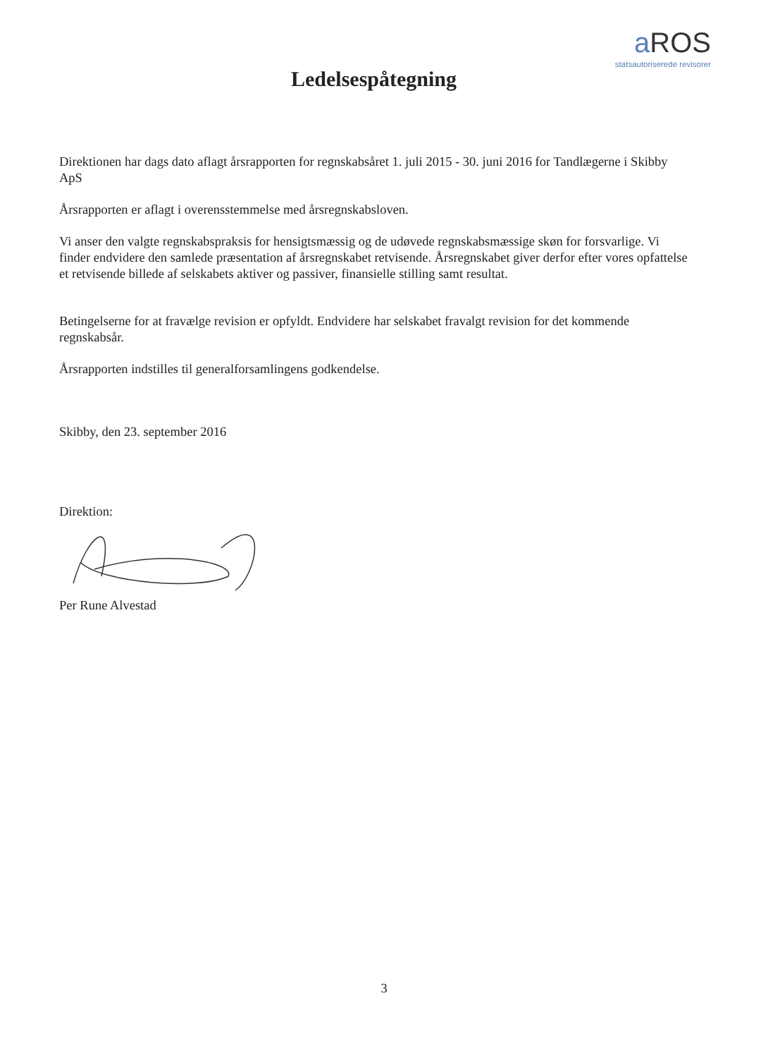a ROS
statsautoriserede revisorer
Ledelsespåtegning
Direktionen har dags dato aflagt årsrapporten for regnskabsåret 1. juli 2015 - 30. juni 2016 for Tandlægerne i Skibby ApS
Årsrapporten er aflagt i overensstemmelse med årsregnskabsloven.
Vi anser den valgte regnskabspraksis for hensigtsmæssig og de udøvede regnskabsmæssige skøn for forsvarlige. Vi finder endvidere den samlede præsentation af årsregnskabet retvisende. Årsregnskabet giver derfor efter vores opfattelse et retvisende billede af selskabets aktiver og passiver, finansielle stilling samt resultat.
Betingelserne for at fravælge revision er opfyldt. Endvidere har selskabet fravalgt revision for det kommende regnskabsår.
Årsrapporten indstilles til generalforsamlingens godkendelse.
Skibby, den 23. september 2016
Direktion:
Per Rune Alvestad
3